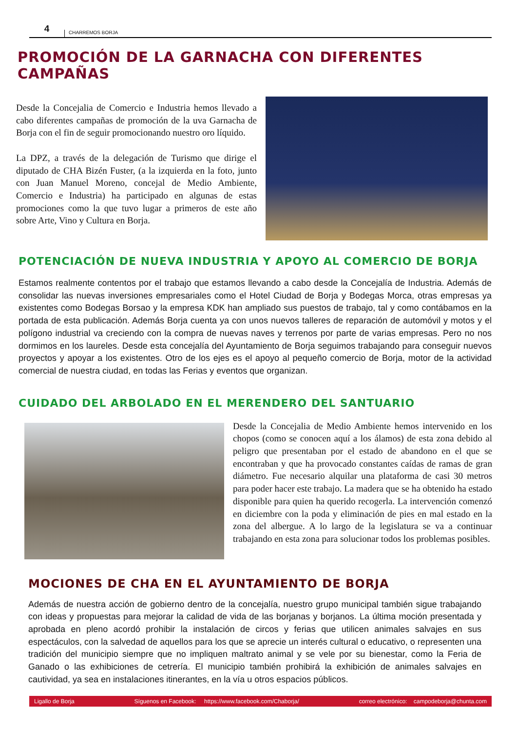4 CHARREMOS BORJA
PROMOCIÓN DE LA GARNACHA CON DIFERENTES CAMPAÑAS
Desde la Concejalia de Comercio e Industria hemos llevado a cabo diferentes campañas de promoción de la uva Garnacha de Borja con el fin de seguir promocionando nuestro oro líquido.
La DPZ, a través de la delegación de Turismo que dirige el diputado de CHA Bizén Fuster, (a la izquierda en la foto, junto con Juan Manuel Moreno, concejal de Medio Ambiente, Comercio e Industria) ha participado en algunas de estas promociones como la que tuvo lugar a primeros de este año sobre Arte, Vino y Cultura en Borja.
POTENCIACIÓN DE NUEVA INDUSTRIA Y APOYO AL COMERCIO DE BORJA
Estamos realmente contentos por el trabajo que estamos llevando a cabo desde la Concejalía de Industria. Además de consolidar las nuevas inversiones empresariales como el Hotel Ciudad de Borja y Bodegas Morca, otras empresas ya existentes como Bodegas Borsao y la empresa KDK han ampliado sus puestos de trabajo, tal y como contábamos en la portada de esta publicación. Además Borja cuenta ya con unos nuevos talleres de reparación de automóvil y motos y el polígono industrial va creciendo con la compra de nuevas naves y terrenos por parte de varias empresas. Pero no nos dormimos en los laureles. Desde esta concejalía del Ayuntamiento de Borja seguimos trabajando para conseguir nuevos proyectos y apoyar a los existentes. Otro de los ejes es el apoyo al pequeño comercio de Borja, motor de la actividad comercial de nuestra ciudad, en todas las Ferias y eventos que organizan.
CUIDADO DEL ARBOLADO EN EL MERENDERO DEL SANTUARIO
Desde la Concejalia de Medio Ambiente hemos intervenido en los chopos (como se conocen aquí a los álamos) de esta zona debido al peligro que presentaban por el estado de abandono en el que se encontraban y que ha provocado constantes caídas de ramas de gran diámetro. Fue necesario alquilar una plataforma de casi 30 metros para poder hacer este trabajo. La madera que se ha obtenido ha estado disponible para quien ha querido recogerla. La intervención comenzó en diciembre con la poda y eliminación de pies en mal estado en la zona del albergue. A lo largo de la legislatura se va a continuar trabajando en esta zona para solucionar todos los problemas posibles.
MOCIONES DE CHA EN EL AYUNTAMIENTO DE BORJA
Además de nuestra acción de gobierno dentro de la concejalía, nuestro grupo municipal también sigue trabajando con ideas y propuestas para mejorar la calidad de vida de las borjanas y borjanos. La última moción presentada y aprobada en pleno acordó prohibir la instalación de circos y ferias que utilicen animales salvajes en sus espectáculos, con la salvedad de aquellos para los que se aprecie un interés cultural o educativo, o representen una tradición del municipio siempre que no impliquen maltrato animal y se vele por su bienestar, como la Feria de Ganado o las exhibiciones de cetrería. El municipio también prohibirá la exhibición de animales salvajes en cautividad, ya sea en instalaciones itinerantes, en la vía u otros espacios públicos.
Ligallo de Borja Síguenos en Facebook: https://www.facebook.com/Chaborja/ correo electrónico: campodeborja@chunta.com